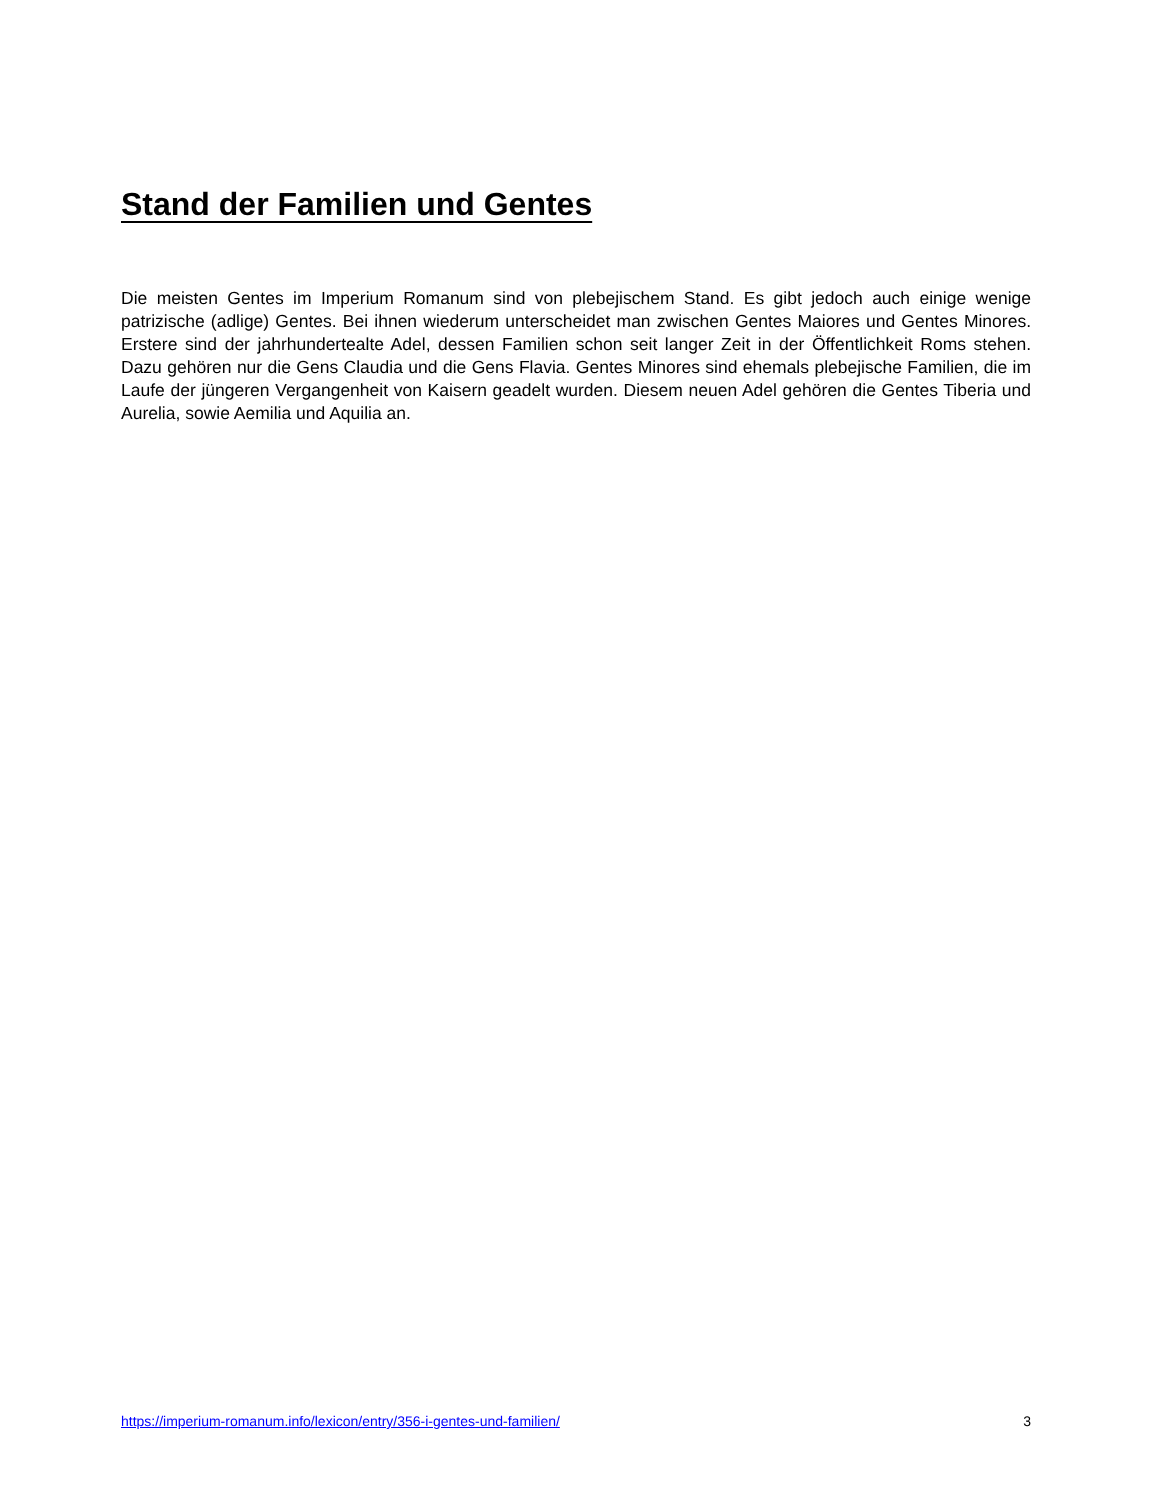Stand der Familien und Gentes
Die meisten Gentes im Imperium Romanum sind von plebejischem Stand. Es gibt jedoch auch einige wenige patrizische (adlige) Gentes. Bei ihnen wiederum unterscheidet man zwischen Gentes Maiores und Gentes Minores. Erstere sind der jahrhundertealte Adel, dessen Familien schon seit langer Zeit in der Öffentlichkeit Roms stehen. Dazu gehören nur die Gens Claudia und die Gens Flavia. Gentes Minores sind ehemals plebejische Familien, die im Laufe der jüngeren Vergangenheit von Kaisern geadelt wurden. Diesem neuen Adel gehören die Gentes Tiberia und Aurelia, sowie Aemilia und Aquilia an.
https://imperium-romanum.info/lexicon/entry/356-i-gentes-und-familien/ 3